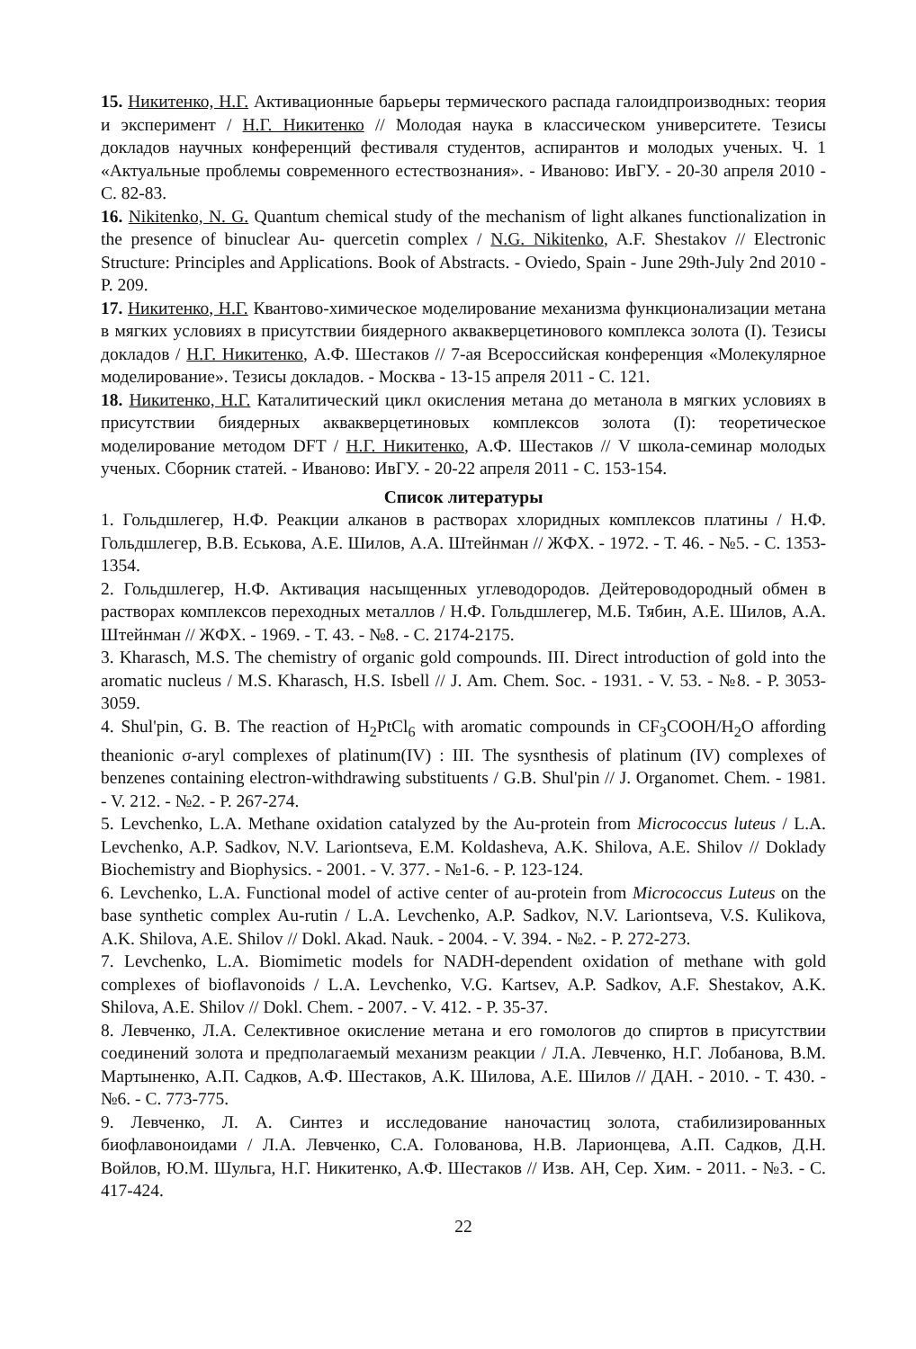15. Никитенко, Н.Г. Активационные барьеры термического распада галоидпроизводных: теория и эксперимент / Н.Г. Никитенко // Молодая наука в классическом университете. Тезисы докладов научных конференций фестиваля студентов, аспирантов и молодых ученых. Ч. 1 «Актуальные проблемы современного естествознания». - Иваново: ИвГУ. - 20-30 апреля 2010 - С. 82-83.
16. Nikitenko, N. G. Quantum chemical study of the mechanism of light alkanes functionalization in the presence of binuclear Au- quercetin complex / N.G. Nikitenko, A.F. Shestakov // Electronic Structure: Principles and Applications. Book of Abstracts. - Oviedo, Spain - June 29th-July 2nd 2010 - P. 209.
17. Никитенко, Н.Г. Квантово-химическое моделирование механизма функционализации метана в мягких условиях в присутствии биядерного аквакверцетинового комплекса золота (I). Тезисы докладов / Н.Г. Никитенко, А.Ф. Шестаков // 7-ая Всероссийская конференция «Молекулярное моделирование». Тезисы докладов. - Москва - 13-15 апреля 2011 - С. 121.
18. Никитенко, Н.Г. Каталитический цикл окисления метана до метанола в мягких условиях в присутствии биядерных аквакверцетиновых комплексов золота (I): теоретическое моделирование методом DFT / Н.Г. Никитенко, А.Ф. Шестаков // V школа-семинар молодых ученых. Сборник статей. - Иваново: ИвГУ. - 20-22 апреля 2011 - С. 153-154.
Список литературы
1. Гольдшлегер, Н.Ф. Реакции алканов в растворах хлоридных комплексов платины / Н.Ф. Гольдшлегер, В.В. Еськова, А.Е. Шилов, А.А. Штейнман // ЖФХ. - 1972. - Т. 46. - №5. - С. 1353-1354.
2. Гольдшлегер, Н.Ф. Активация насыщенных углеводородов. Дейтероводородный обмен в растворах комплексов переходных металлов / Н.Ф. Гольдшлегер, М.Б. Тябин, А.Е. Шилов, А.А. Штейнман // ЖФХ. - 1969. - Т. 43. - №8. - С. 2174-2175.
3. Kharasch, M.S. The chemistry of organic gold compounds. III. Direct introduction of gold into the aromatic nucleus / M.S. Kharasch, H.S. Isbell // J. Am. Chem. Soc. - 1931. - V. 53. - №8. - P. 3053-3059.
4. Shul'pin, G. B. The reaction of H<sub>2</sub>PtCl<sub>6</sub> with aromatic compounds in CF<sub>3</sub>COOH/H<sub>2</sub>O affording theanionic σ-aryl complexes of platinum(IV) : III. The sysnthesis of platinum (IV) complexes of benzenes containing electron-withdrawing substituents / G.B. Shul'pin // J. Organomet. Chem. - 1981. - V. 212. - №2. - P. 267-274.
5. Levchenko, L.A. Methane oxidation catalyzed by the Au-protein from Micrococcus luteus / L.A. Levchenko, A.P. Sadkov, N.V. Lariontseva, E.M. Koldasheva, A.K. Shilova, A.E. Shilov // Doklady Biochemistry and Biophysics. - 2001. - V. 377. - №1-6. - P. 123-124.
6. Levchenko, L.A. Functional model of active center of au-protein from Micrococcus Luteus on the base synthetic complex Au-rutin / L.A. Levchenko, A.P. Sadkov, N.V. Lariontseva, V.S. Kulikova, A.K. Shilova, A.E. Shilov // Dokl. Akad. Nauk. - 2004. - V. 394. - №2. - P. 272-273.
7. Levchenko, L.A. Biomimetic models for NADH-dependent oxidation of methane with gold complexes of bioflavonoids / L.A. Levchenko, V.G. Kartsev, A.P. Sadkov, A.F. Shestakov, A.K. Shilova, A.E. Shilov // Dokl. Chem. - 2007. - V. 412. - P. 35-37.
8. Левченко, Л.А. Селективное окисление метана и его гомологов до спиртов в присутствии соединений золота и предполагаемый механизм реакции / Л.А. Левченко, Н.Г. Лобанова, В.М. Мартыненко, А.П. Садков, А.Ф. Шестаков, А.К. Шилова, А.Е. Шилов // ДАН. - 2010. - Т. 430. - №6. - С. 773-775.
9. Левченко, Л. А. Синтез и исследование наночастиц золота, стабилизированных биофлавоноидами / Л.А. Левченко, С.А. Голованова, Н.В. Ларионцева, А.П. Садков, Д.Н. Войлов, Ю.М. Шульга, Н.Г. Никитенко, А.Ф. Шестаков // Изв. АН, Сер. Хим. - 2011. - №3. - С. 417-424.
22